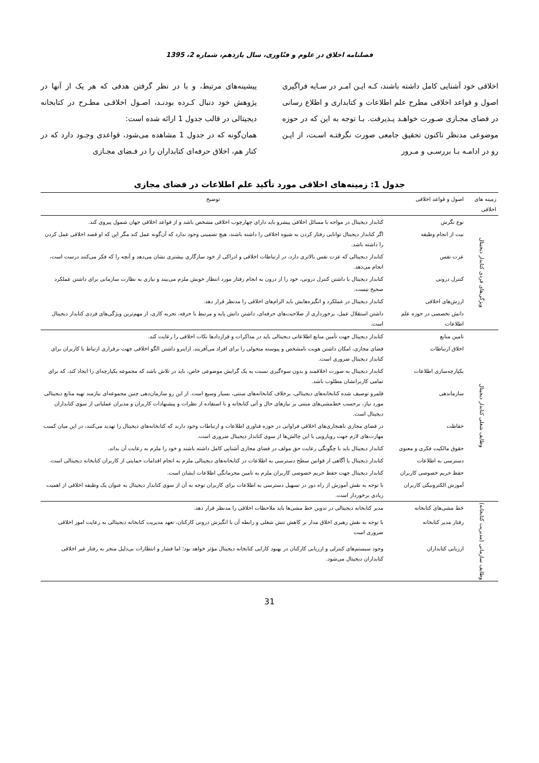فصلنامه اخلاق در علوم و فنّاوری، سال یازدهم، شماره 2، 1395
اخلاقی خود آشنایی کامل داشته باشند، کـه ایـن امـر در سـایه فراگیری اصول و قواعد اخلاقی مطرح علم اطلاعات و کتابداری و اطلاع رسانی در فضای مجـازی صـورت خواهـد پـذیرفت. بـا توجه به این که در حوزه موضوعی مدنظر تاکنون تحقیق جامعی صورت نگرفتـه اسـت، از ایـن رو در ادامـه بـا بررسـی و مـرور
پیشینه‌های مرتبط، و با در نظر گرفتن هدفی که هر یک از آنها در پژوهش خود دنبال کـرده بودنـد، اصـول اخلاقـی مطـرح در کتابخانه دیجیتالی در قالب جدول 1 ارائه شده است:
همان‌گونه که در جدول 1 مشاهده می‌شود، قواعدی وجـود دارد که در کنار هم، اخلاق حرفه‌ای کتابداران را در فـضای مجـازی
جدول 1: زمینه‌های اخلاقی مورد تأکید علم اطلاعات در فضای مجازی
| زمینه های اخلاقی | اصول و قواعد اخلاقی | توضیح |
| --- | --- | --- |
| ویژگی‌های فردی کتابدار دیجیتال | نوع نگرش | کتابدار دیجیتال در مواجه با مسائل اخلاقی پیشرو باید دارای چهارچوب اخلاقی مشخص باشد و از قواعد اخلاقی جهان شمول پیروی کند. |
| | نیت از انجام وظیفه | اگر کتابدار دیجیتال توانایی رفتار کردن به شیوه اخلاقی را داشته باشند، هیچ تضمینی وجود ندارد که آن‌گونه عمل کند مگر این که او قصد اخلاقی عمل کردن را داشته باشد. |
| | عزت نفس | کتابدار دیجیتالی که عزت نفس بالاتری دارد، در ارتباطات اخلاقی و ادراکی از خود سازگاری بیشتری نشان می‌دهد و آنچه را که فکر می‌کنند درست است، انجام می‌دهد. |
| | کنترل درونی | کتابدار دیجیتال با داشتن کنترل درونی، خود را از درون به انجام رفتار مورد انتظار خویش ملزم می‌بیند و نیازی به نظارت سازمانی برای داشتن عملکرد صحیح نیست. |
| | ارزش‌های اخلاقی | کتابدار دیجیتال در عملکرد و انگیزه‌هایش باید الزام‌های اخلاقی را مدنظر قرار دهد. |
| | دانش تخصصی در حوزه علم اطلاعات | داشتن استقلال عمل، برخورداری از صلاحیت‌های حرفه‌ای، داشتن دانش پایه و مرتبط با حرفه، تجربه کاری، از مهم‌ترین ویژگی‌های فردی کتابدار دیجیتال است. |
| وظایف شغلی کتابدار دیجیتال | تامین منابع | کتابدار دیجیتال جهت تأمین منابع اطلاعاتی دیجیتالی باید در مذاکرات و قراردادها نکات اخلاقی را رعایت کند. |
| | اخلاق ارتباطات | فضای مجازی، امکان داشتن هویت نامشخص و پیوسته متحولی را برای افراد می‌آفریند، ازاینرو داشتن الگو اخلاقی جهت برقراری ارتباط با کاربران برای کتابدار دیجیتال ضروری است. |
| | یکپارچه‌سازی اطلاعات | کتابدار دیجیتال به صورت اخلاقمند و بدون سوءگیری نسبت به یک گرایش موضوعی خاص، باید در تلاش باشد که مجموعه یکپارچه‌ای را ایجاد کند، که برای تمامی کاربرانشان مطلوب باشد. |
| | سازماندهی | قلمرو توصیف شده کتابخانه‌های دیجیتالی، برخلاف کتابخانه‌های سنتی، بسیار وسیع است. از این رو سازمان‌دهی چنین مجموعه‌ای نیازمند تهیه منابع دیجیتالی مورد نیاز، برحسب خط‌مشی‌های مبتنی بر نیازهای حال و آتی کتابخانه و با استفاده از نظرات و پیشنهادات کاربران و مدیران عملیاتی از سوی کتابداران دیجیتال است. |
| | حفاظت | در فضای مجازی ناهنجاری‌های اخلاقی فراوانی در حوزه فناوری اطلاعات و ارتباطات وجود دارند که کتابخانه‌های دیجیتال را تهدید می‌کنند، در این میان کسب مهارت‌های لازم جهت رویارویی با این چالش‌ها از سوی کتابدار دیجیتال ضروری است. |
| | حقوق مالکیت فکری و معنوی | کتابدار دیجیتال باید با چگونگی رعایت حق مولف در فضای مجازی آشنایی کامل داشته باشند و خود را ملزم به رعایت آن بداند. |
| | دسترسی به اطلاعات | کتابدار دیجیتال با آگاهی از قوانین سطح دسترسی به اطلاعات در کتابخانه‌های دیجیتالی ملزم به انجام اقدامات حمایتی از کاربران کتابخانه دیجیتالی است. |
| | حفظ حریم خصوصی کاربران | کتابدار دیجیتال جهت حفظ حریم خصوصی کاربران ملزم به تامین محرمانگی اطلاعات ایشان است. |
| | آموزش الکترونیکی کاربران | با توجه به نقش آموزش از راه دور در تسهیل دسترسی به اطلاعات برای کاربران توجه به آن از سوی کتابدار دیجیتال به عنوان یک وظیفه اخلاقی از اهمیت زیادی برخوردار است. |
| وظایف سازمانی (مدیریت کتابخانه) | خط مشی‌های کتابخانه | مدیر کتابخانه دیجیتالی در تدوین خط مشی‌ها باید ملاحظات اخلاقی را مدنظر قرار دهد. |
| | رفتار مدیر کتابخانه | با توجه به نقش رهبری اخلاق مدار بر کاهش تنش شغلی و رابطه آن با انگیزش درونی کارکنان، تعهد مدیریت کتابخانه دیجیتالی به رعایت امور اخلاقی ضروری است |
| | ارزیابی کتابداران | وجود سیستم‌های کنترلی و ارزیابی کارکنان در بهبود کارایی کتابخانه دیجیتال مؤثر خواهد بود؛ اما فشار و انتظارات بی‌دلیل منجر به رفتار غیر اخلاقی کتابداران دیجیتال می‌شود. |
31